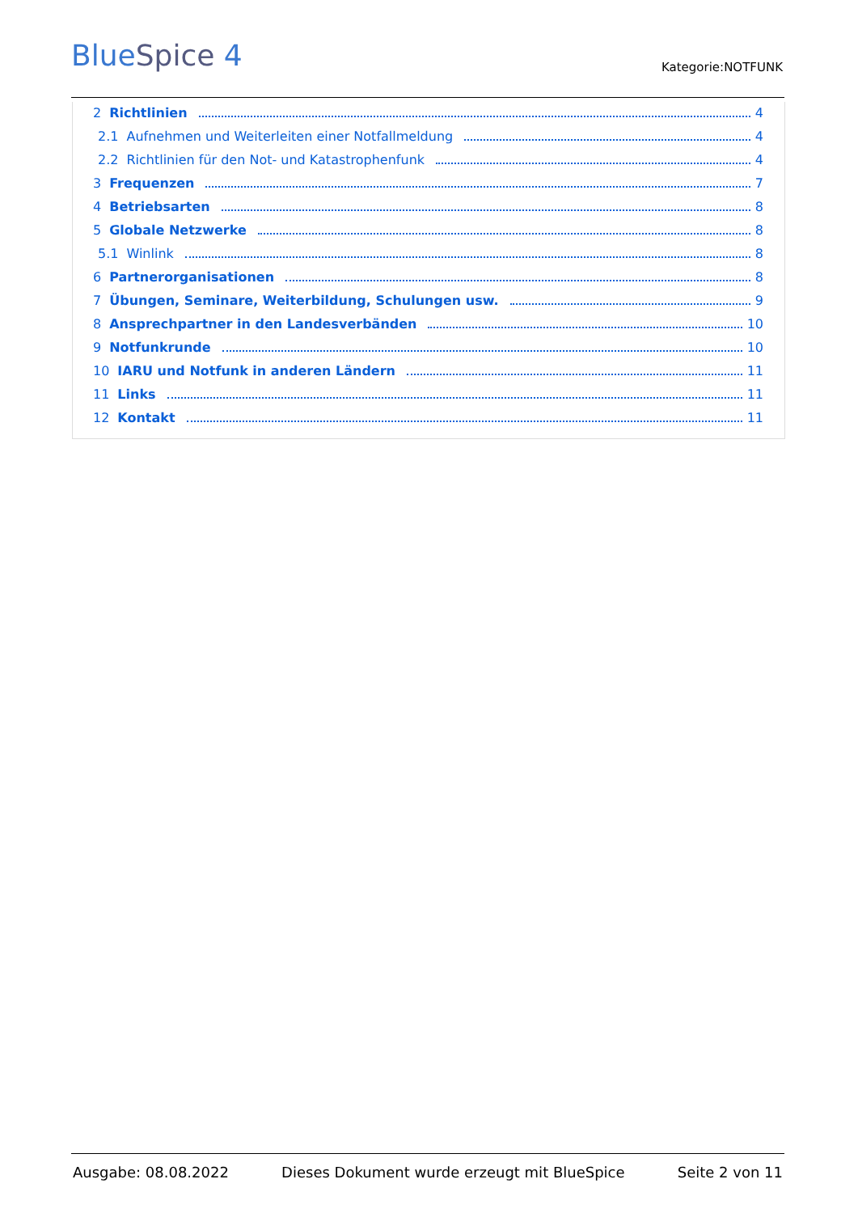BlueSpice 4 Kategorie:NOTFUNK
2 Richtlinien 4
2.1 Aufnehmen und Weiterleiten einer Notfallmeldung 4
2.2 Richtlinien für den Not- und Katastrophenfunk 4
3 Frequenzen 7
4 Betriebsarten 8
5 Globale Netzwerke 8
5.1 Winlink 8
6 Partnerorganisationen 8
7 Übungen, Seminare, Weiterbildung, Schulungen usw. 9
8 Ansprechpartner in den Landesverbänden 10
9 Notfunkrunde 10
10 IARU und Notfunk in anderen Ländern 11
11 Links 11
12 Kontakt 11
Ausgabe: 08.08.2022 Dieses Dokument wurde erzeugt mit BlueSpice Seite 2 von 11